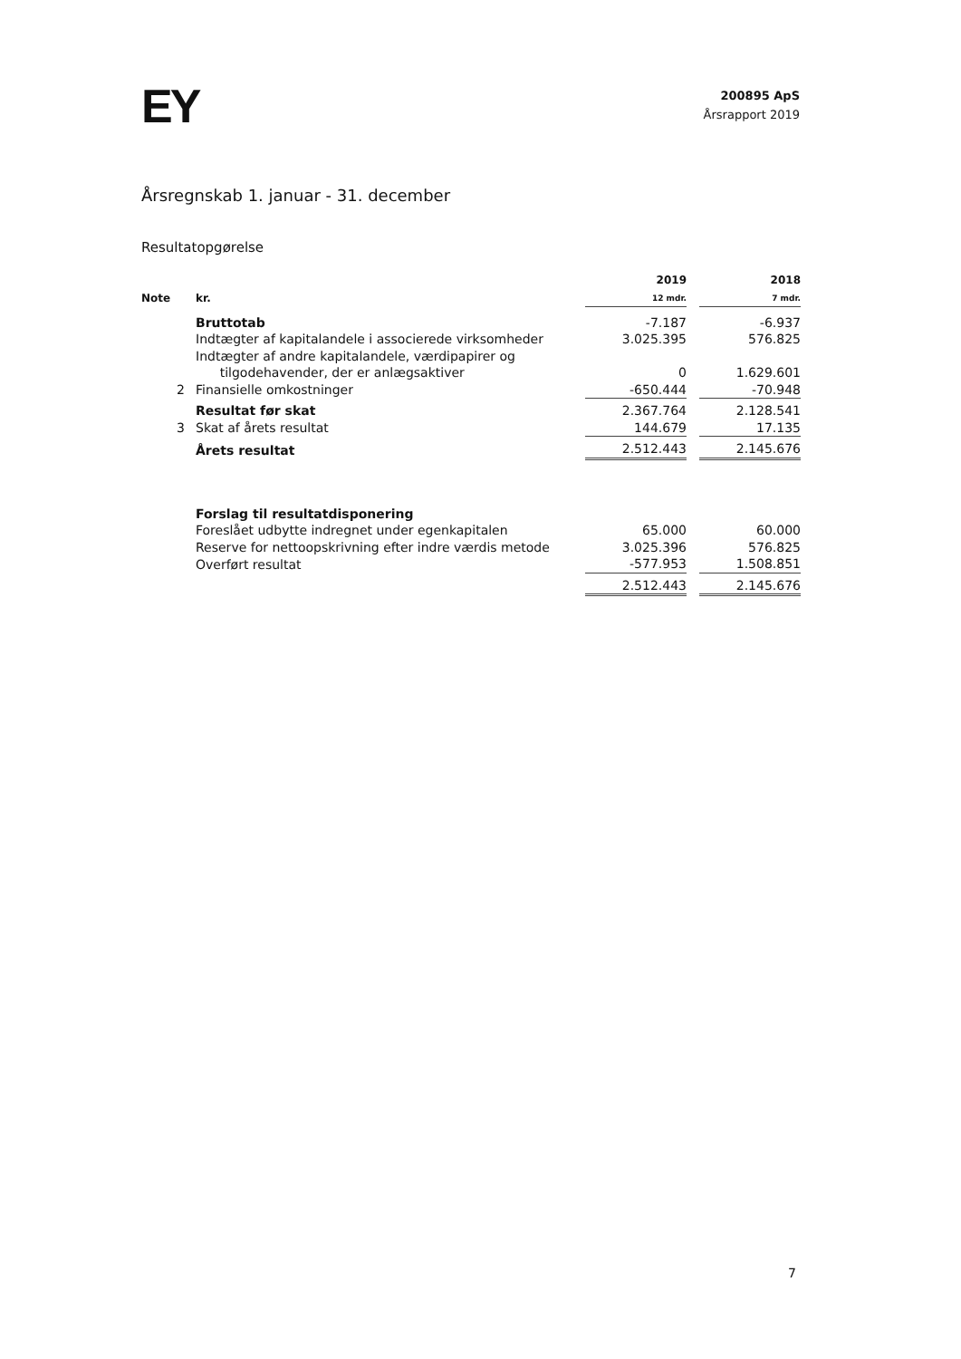EY
200895 ApS
Årsrapport 2019
Årsregnskab 1. januar - 31. december
Resultatopgørelse
| Note | kr. | 2019 12 mdr. | | 2018 7 mdr. |
| | Bruttotab | -7.187 | | -6.937 |
| | Indtægter af kapitalandele i associerede virksomheder | 3.025.395 | | 576.825 |
| | Indtægter af andre kapitalandele, værdipapirer og tilgodehavender, der er anlægsaktiver | 0 | | 1.629.601 |
| 2 | Finansielle omkostninger | -650.444 | | -70.948 |
| | Resultat før skat | 2.367.764 | | 2.128.541 |
| 3 | Skat af årets resultat | 144.679 | | 17.135 |
| | Årets resultat | 2.512.443 | | 2.145.676 |
| | Forslag til resultatdisponering | | | |
| | Foreslået udbytte indregnet under egenkapitalen | 65.000 | | 60.000 |
| | Reserve for nettoopskrivning efter indre værdis metode | 3.025.396 | | 576.825 |
| | Overført resultat | -577.953 | | 1.508.851 |
| | | 2.512.443 | | 2.145.676 |
7